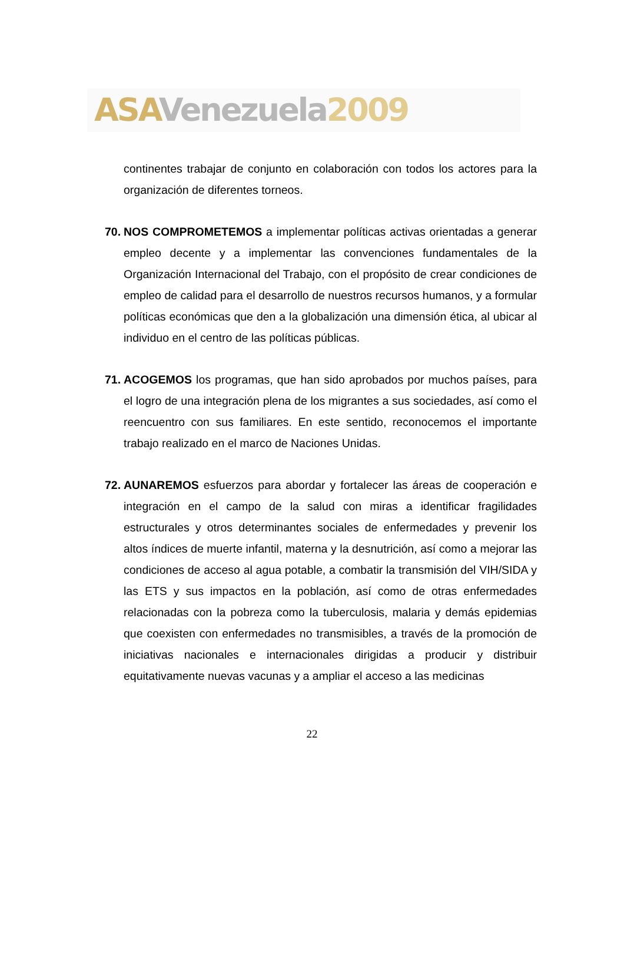ASA Venezuela 2009
continentes trabajar de conjunto en colaboración con todos los actores para la organización de diferentes torneos.
70. NOS COMPROMETEMOS a implementar políticas activas orientadas a generar empleo decente y a implementar las convenciones fundamentales de la Organización Internacional del Trabajo, con el propósito de crear condiciones de empleo de calidad para el desarrollo de nuestros recursos humanos, y a formular políticas económicas que den a la globalización una dimensión ética, al ubicar al individuo en el centro de las políticas públicas.
71. ACOGEMOS los programas, que han sido aprobados por muchos países, para el logro de una integración plena de los migrantes a sus sociedades, así como el reencuentro con sus familiares. En este sentido, reconocemos el importante trabajo realizado en el marco de Naciones Unidas.
72. AUNAREMOS esfuerzos para abordar y fortalecer las áreas de cooperación e integración en el campo de la salud con miras a identificar fragilidades estructurales y otros determinantes sociales de enfermedades y prevenir los altos índices de muerte infantil, materna y la desnutrición, así como a mejorar las condiciones de acceso al agua potable, a combatir la transmisión del VIH/SIDA y las ETS y sus impactos en la población, así como de otras enfermedades relacionadas con la pobreza como la tuberculosis, malaria y demás epidemias que coexisten con enfermedades no transmisibles, a través de la promoción de iniciativas nacionales e internacionales dirigidas a producir y distribuir equitativamente nuevas vacunas y a ampliar el acceso a las medicinas
22